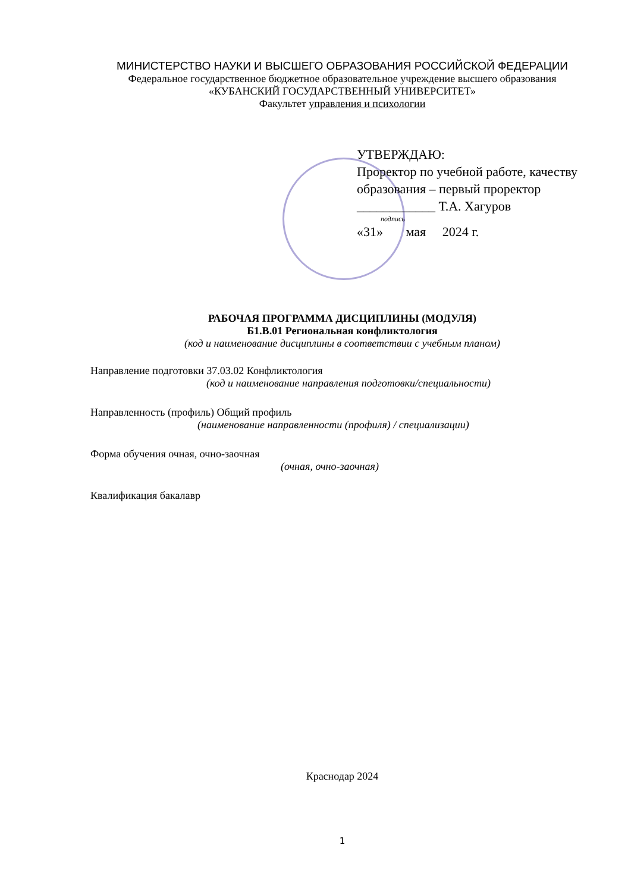МИНИСТЕРСТВО НАУКИ И ВЫСШЕГО ОБРАЗОВАНИЯ РОССИЙСКОЙ ФЕДЕРАЦИИ
Федеральное государственное бюджетное образовательное учреждение высшего образования
«КУБАНСКИЙ ГОСУДАРСТВЕННЫЙ УНИВЕРСИТЕТ»
Факультет управления и психологии
УТВЕРЖДАЮ:
Проректор по учебной работе, качеству образования – первый проректор
____________ Т.А. Хагуров
подпись
«31» мая 2024 г.
РАБОЧАЯ ПРОГРАММА ДИСЦИПЛИНЫ (МОДУЛЯ)
Б1.В.01 Региональная конфликтология
(код и наименование дисциплины в соответствии с учебным планом)
Направление подготовки 37.03.02 Конфликтология
(код и наименование направления подготовки/специальности)
Направленность (профиль) Общий профиль
(наименование направленности (профиля) / специализации)
Форма обучения очная, очно-заочная
(очная, очно-заочная)
Квалификация бакалавр
Краснодар 2024
1